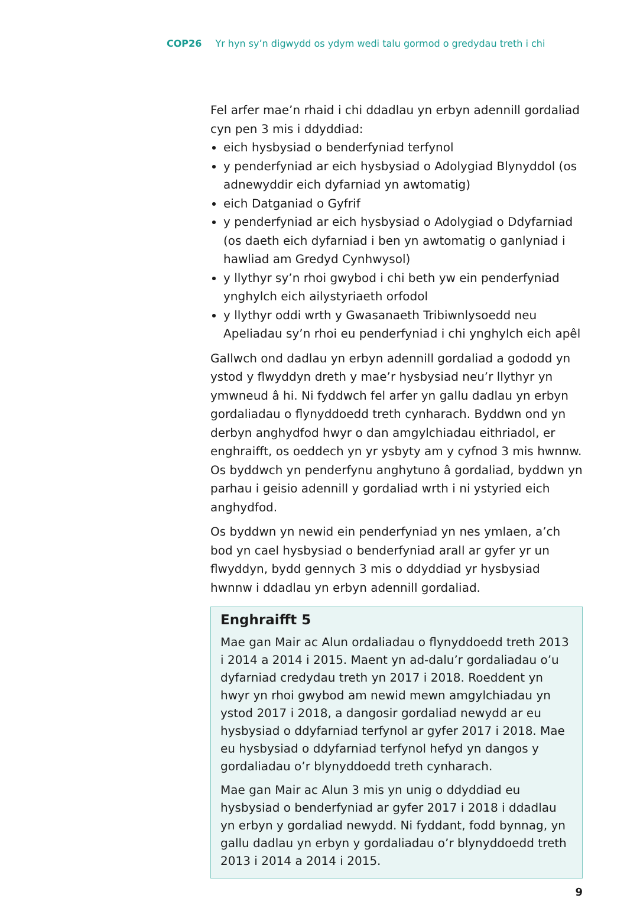COP26 Yr hyn sy’n digwydd os ydym wedi talu gormod o gredydau treth i chi
Fel arfer mae’n rhaid i chi ddadlau yn erbyn adennill gordaliad cyn pen 3 mis i ddyddiad:
eich hysbysiad o benderfyniad terfynol
y penderfyniad ar eich hysbysiad o Adolygiad Blynyddol (os adnewyddir eich dyfarniad yn awtomatig)
eich Datganiad o Gyfrif
y penderfyniad ar eich hysbysiad o Adolygiad o Ddyfarniad (os daeth eich dyfarniad i ben yn awtomatig o ganlyniad i hawliad am Gredyd Cynhwysol)
y llythyr sy’n rhoi gwybod i chi beth yw ein penderfyniad ynghylch eich ailystyriaeth orfodol
y llythyr oddi wrth y Gwasanaeth Tribiwnlysoedd neu Apeliadau sy’n rhoi eu penderfyniad i chi ynghylch eich apêl
Gallwch ond dadlau yn erbyn adennill gordaliad a gododd yn ystod y flwyddyn dreth y mae’r hysbysiad neu’r llythyr yn ymwneud â hi. Ni fyddwch fel arfer yn gallu dadlau yn erbyn gordaliadau o flynyddoedd treth cynharach. Byddwn ond yn derbyn anghydfod hwyr o dan amgylchiadau eithriadol, er enghraifft, os oeddech yn yr ysbyty am y cyfnod 3 mis hwnnw. Os byddwch yn penderfynu anghytuno â gordaliad, byddwn yn parhau i geisio adennill y gordaliad wrth i ni ystyried eich anghydfod.
Os byddwn yn newid ein penderfyniad yn nes ymlaen, a’ch bod yn cael hysbysiad o benderfyniad arall ar gyfer yr un flwyddyn, bydd gennych 3 mis o ddyddiad yr hysbysiad hwnnw i ddadlau yn erbyn adennill gordaliad.
Enghraifft 5
Mae gan Mair ac Alun ordaliadau o flynyddoedd treth 2013 i 2014 a 2014 i 2015. Maent yn ad-dalu’r gordaliadau o’u dyfarniad credydau treth yn 2017 i 2018. Roeddent yn hwyr yn rhoi gwybod am newid mewn amgylchiadau yn ystod 2017 i 2018, a dangosir gordaliad newydd ar eu hysbysiad o ddyfarniad terfynol ar gyfer 2017 i 2018. Mae eu hysbysiad o ddyfarniad terfynol hefyd yn dangos y gordaliadau o’r blynyddoedd treth cynharach.
Mae gan Mair ac Alun 3 mis yn unig o ddyddiad eu hysbysiad o benderfyniad ar gyfer 2017 i 2018 i ddadlau yn erbyn y gordaliad newydd. Ni fyddant, fodd bynnag, yn gallu dadlau yn erbyn y gordaliadau o’r blynyddoedd treth 2013 i 2014 a 2014 i 2015.
9